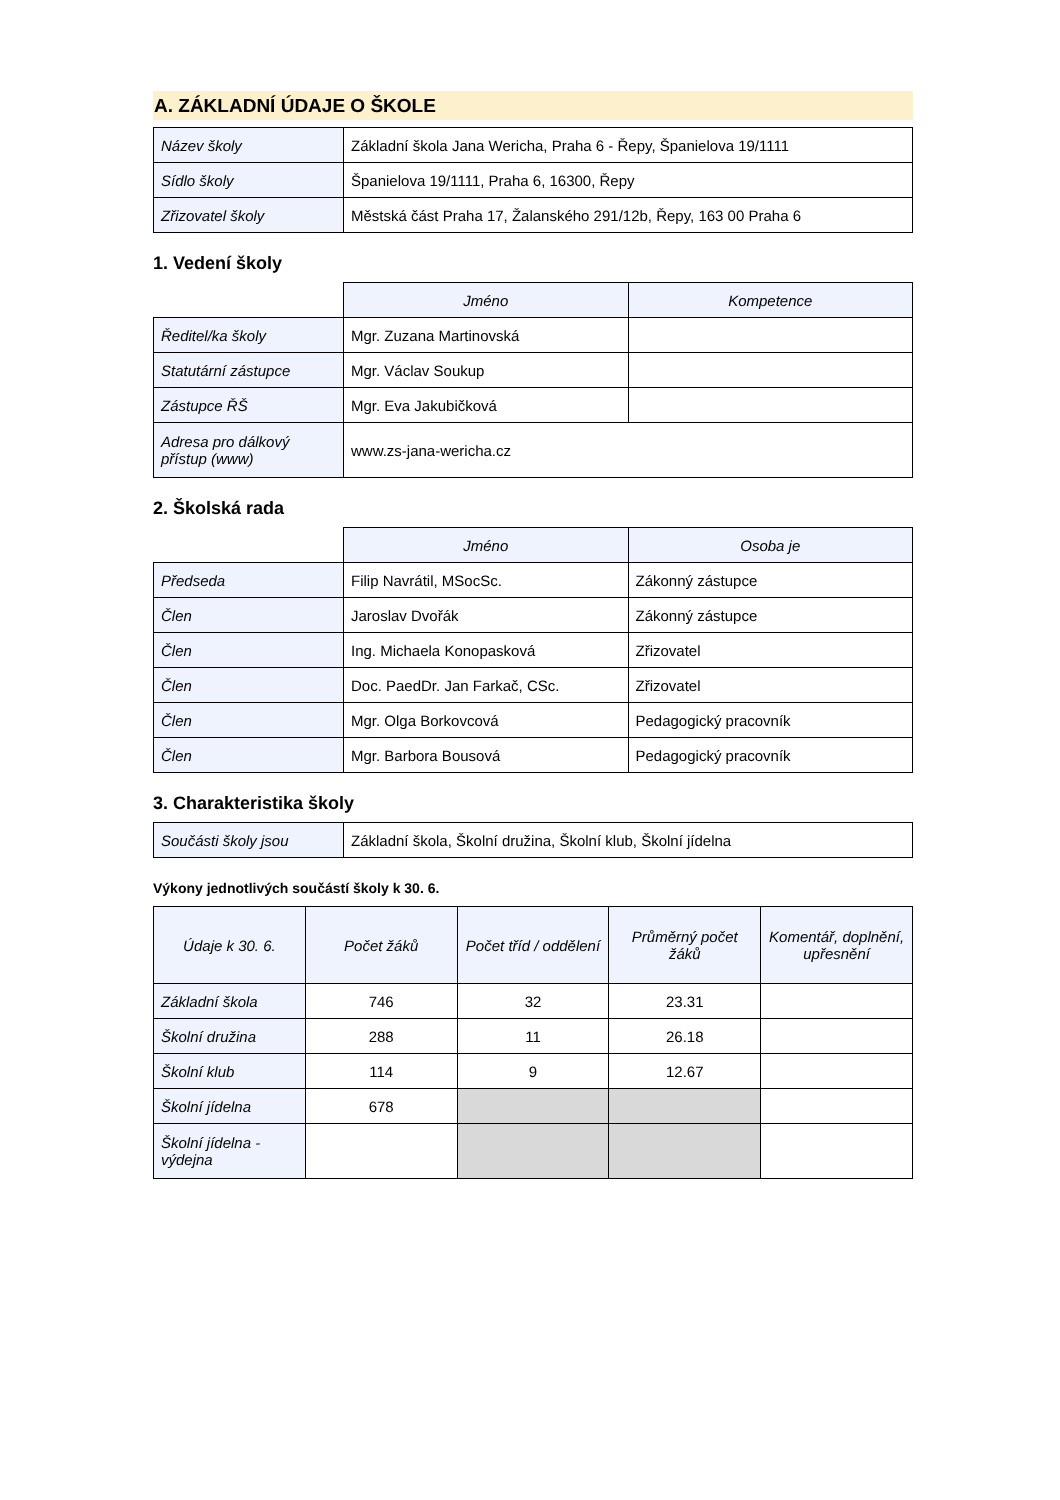A. ZÁKLADNÍ ÚDAJE O ŠKOLE
| Název školy | Základní škola Jana Wericha, Praha 6 - Řepy, Španielova 19/1111 |
| Sídlo školy | Španielova 19/1111, Praha 6, 16300, Řepy |
| Zřizovatel školy | Městská část Praha 17, Žalanského 291/12b, Řepy, 163 00 Praha 6 |
1. Vedení školy
| | Jméno | Kompetence |
| Ředitel/ka školy | Mgr. Zuzana Martinovská | |
| Statutární zástupce | Mgr. Václav Soukup | |
| Zástupce ŘŠ | Mgr. Eva Jakubičková | |
| Adresa pro dálkový přístup (www) | www.zs-jana-wericha.cz | |
2. Školská rada
| | Jméno | Osoba je |
| Předseda | Filip Navrátil, MSocSc. | Zákonný zástupce |
| Člen | Jaroslav Dvořák | Zákonný zástupce |
| Člen | Ing. Michaela Konopasková | Zřizovatel |
| Člen | Doc. PaedDr. Jan Farkač, CSc. | Zřizovatel |
| Člen | Mgr. Olga Borkovcová | Pedagogický pracovník |
| Člen | Mgr. Barbora Bousová | Pedagogický pracovník |
3. Charakteristika školy
| Součásti školy jsou | Základní škola, Školní družina, Školní klub, Školní jídelna |
Výkony jednotlivých součástí školy k 30. 6.
| Údaje k 30. 6. | Počet žáků | Počet tříd / oddělení | Průměrný počet žáků | Komentář, doplnění, upřesnění |
| --- | --- | --- | --- | --- |
| Základní škola | 746 | 32 | 23.31 | |
| Školní družina | 288 | 11 | 26.18 | |
| Školní klub | 114 | 9 | 12.67 | |
| Školní jídelna | 678 | | | |
| Školní jídelna - výdejna | | | | |